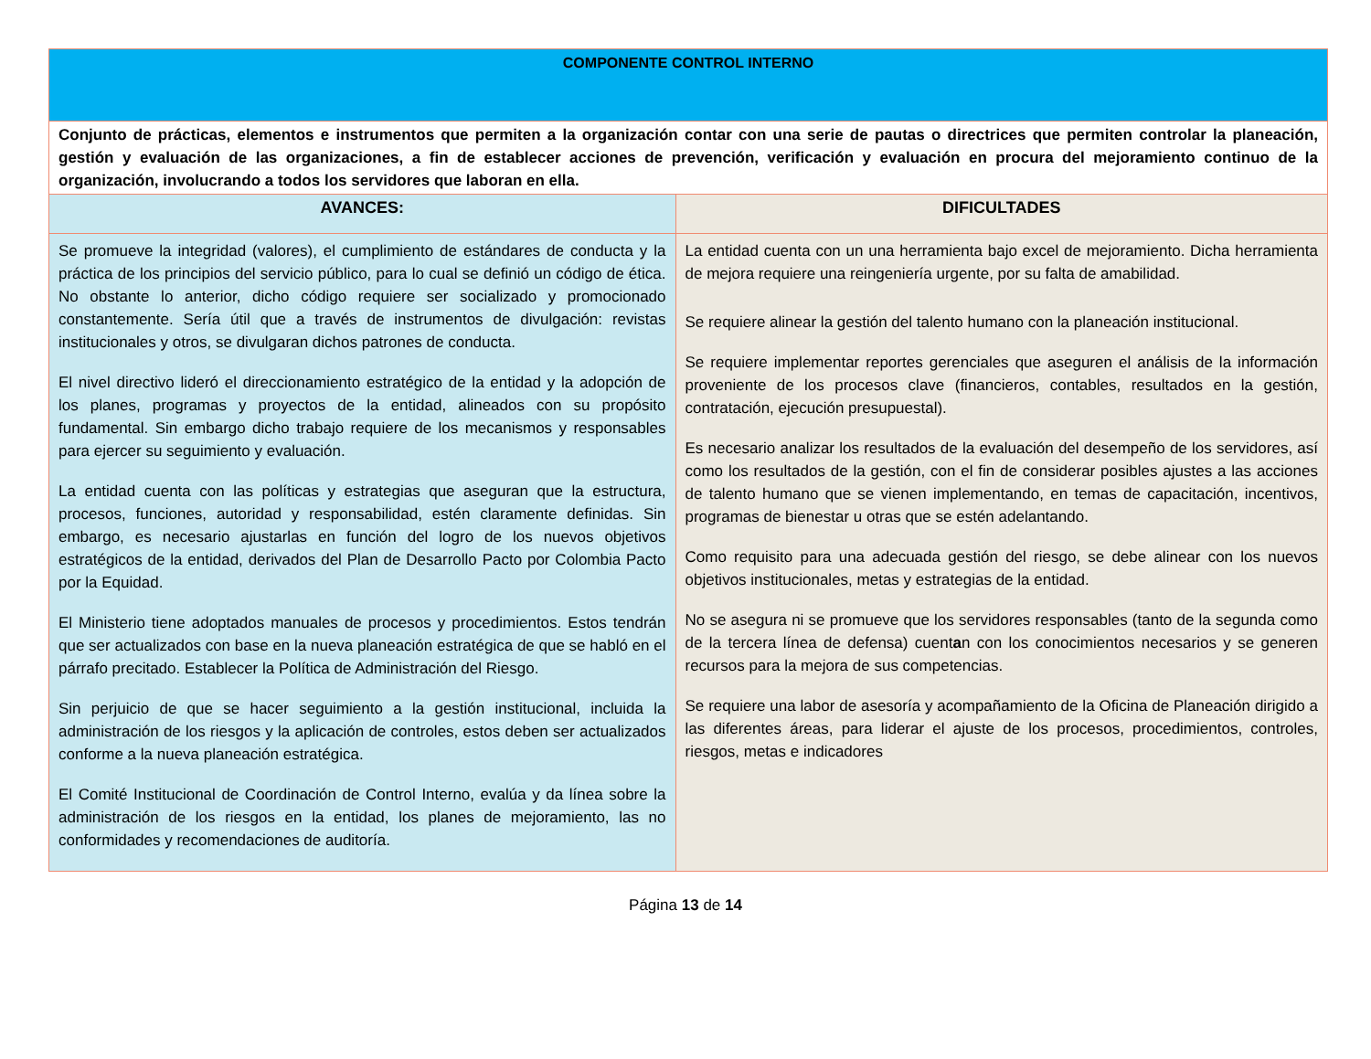| COMPONENTE CONTROL INTERNO | |
| Conjunto de prácticas, elementos e instrumentos que permiten a la organización contar con una serie de pautas o directrices que permiten controlar la planeación, gestión y evaluación de las organizaciones, a fin de establecer acciones de prevención, verificación y evaluación en procura del mejoramiento continuo de la organización, involucrando a todos los servidores que laboran en ella. | |
| AVANCES: | DIFICULTADES |
| Se promueve la integridad (valores), el cumplimiento de estándares de conducta y la práctica de los principios del servicio público, para lo cual se definió un código de ética. No obstante lo anterior, dicho código requiere ser socializado y promocionado constantemente. Sería útil que a través de instrumentos de divulgación: revistas institucionales y otros, se divulgaran dichos patrones de conducta. El nivel directivo lideró el direccionamiento estratégico de la entidad y la adopción de los planes, programas y proyectos de la entidad, alineados con su propósito fundamental. Sin embargo dicho trabajo requiere de los mecanismos y responsables para ejercer su seguimiento y evaluación. La entidad cuenta con las políticas y estrategias que aseguran que la estructura, procesos, funciones, autoridad y responsabilidad, estén claramente definidas. Sin embargo, es necesario ajustarlas en función del logro de los nuevos objetivos estratégicos de la entidad, derivados del Plan de Desarrollo Pacto por Colombia Pacto por la Equidad. El Ministerio tiene adoptados manuales de procesos y procedimientos. Estos tendrán que ser actualizados con base en la nueva planeación estratégica de que se habló en el párrafo precitado. Establecer la Política de Administración del Riesgo. Sin perjuicio de que se hacer seguimiento a la gestión institucional, incluida la administración de los riesgos y la aplicación de controles, estos deben ser actualizados conforme a la nueva planeación estratégica. El Comité Institucional de Coordinación de Control Interno, evalúa y da línea sobre la administración de los riesgos en la entidad, los planes de mejoramiento, las no conformidades y recomendaciones de auditoría. | La entidad cuenta con un una herramienta bajo excel de mejoramiento. Dicha herramienta de mejora requiere una reingeniería urgente, por su falta de amabilidad. Se requiere alinear la gestión del talento humano con la planeación institucional. Se requiere implementar reportes gerenciales que aseguren el análisis de la información proveniente de los procesos clave (financieros, contables, resultados en la gestión, contratación, ejecución presupuestal). Es necesario analizar los resultados de la evaluación del desempeño de los servidores, así como los resultados de la gestión, con el fin de considerar posibles ajustes a las acciones de talento humano que se vienen implementando, en temas de capacitación, incentivos, programas de bienestar u otras que se estén adelantando. Como requisito para una adecuada gestión del riesgo, se debe alinear con los nuevos objetivos institucionales, metas y estrategias de la entidad. No se asegura ni se promueve que los servidores responsables (tanto de la segunda como de la tercera línea de defensa) cuent a n con los conocimientos necesarios y se generen recursos para la mejora de sus competencias. Se requiere una labor de asesoría y acompañamiento de la Oficina de Planeación dirigido a las diferentes áreas, para liderar el ajuste de los procesos, procedimientos, controles, riesgos, metas e indicadores |
Página 13 de 14